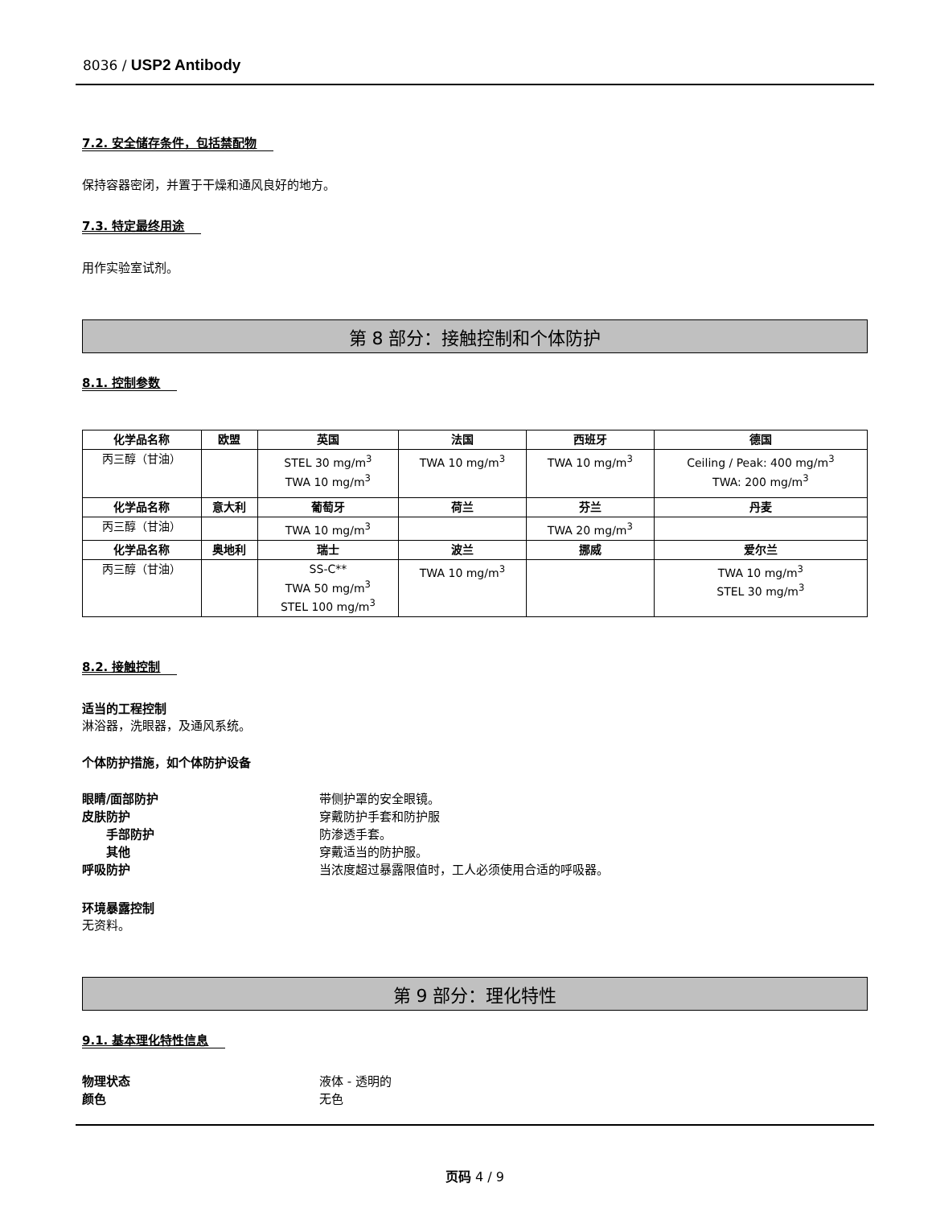8036 / USP2 Antibody
7.2. 安全储存条件，包括禁配物
保持容器密闭，并置于干燥和通风良好的地方。
7.3. 特定最终用途
用作实验室试剂。
第 8 部分：接触控制和个体防护
8.1. 控制参数
| 化学品名称 | 欧盟 | 英国 | 法国 | 西班牙 | 德国 |
| --- | --- | --- | --- | --- | --- |
| 丙三醇（甘油） | | STEL 30 mg/m<sup>3</sup> TWA 10 mg/m<sup>3</sup> | TWA 10 mg/m<sup>3</sup> | TWA 10 mg/m<sup>3</sup> | Ceiling / Peak: 400 mg/m<sup>3</sup> TWA: 200 mg/m<sup>3</sup> |
| 化学品名称 | 意大利 | 葡萄牙 | 荷兰 | 芬兰 | 丹麦 |
| 丙三醇（甘油） | | TWA 10 mg/m<sup>3</sup> | | TWA 20 mg/m<sup>3</sup> | |
| 化学品名称 | 奥地利 | 瑞士 | 波兰 | 挪威 | 爱尔兰 |
| 丙三醇（甘油） | | SS-C** TWA 50 mg/m<sup>3</sup> STEL 100 mg/m<sup>3</sup> | TWA 10 mg/m<sup>3</sup> | | TWA 10 mg/m<sup>3</sup> STEL 30 mg/m<sup>3</sup> |
8.2. 接触控制
适当的工程控制
淋浴器，洗眼器，及通风系统。
个体防护措施，如个体防护设备
眼睛/面部防护 带侧护罩的安全眼镜。 皮肤防护 穿戴防护手套和防护服 手部防护 防渗透手套。 其他 穿戴适当的防护服。 呼吸防护 当浓度超过暴露限值时，工人必须使用合适的呼吸器。
环境暴露控制
无资料。
第 9 部分：理化特性
9.1. 基本理化特性信息
物理状态 液体 - 透明的 颜色 无色
页码 4 / 9